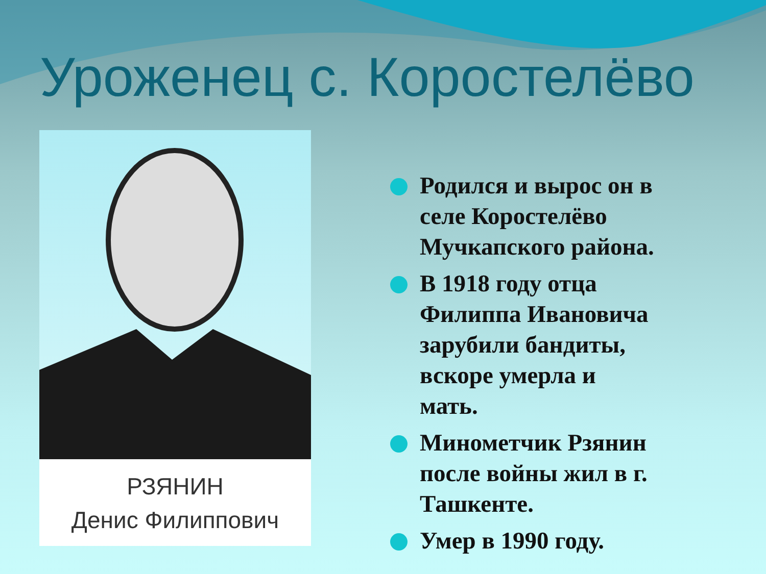Уроженец с. Коростелёво
РЗЯНИН
Денис Филиппович
Родился и вырос он в селе Коростелёво Мучкапского района.
В 1918 году отца Филиппа Ивановича зарубили бандиты, вскоре умерла и мать.
Минометчик Рзянин после войны жил в г. Ташкенте.
Умер в 1990 году.